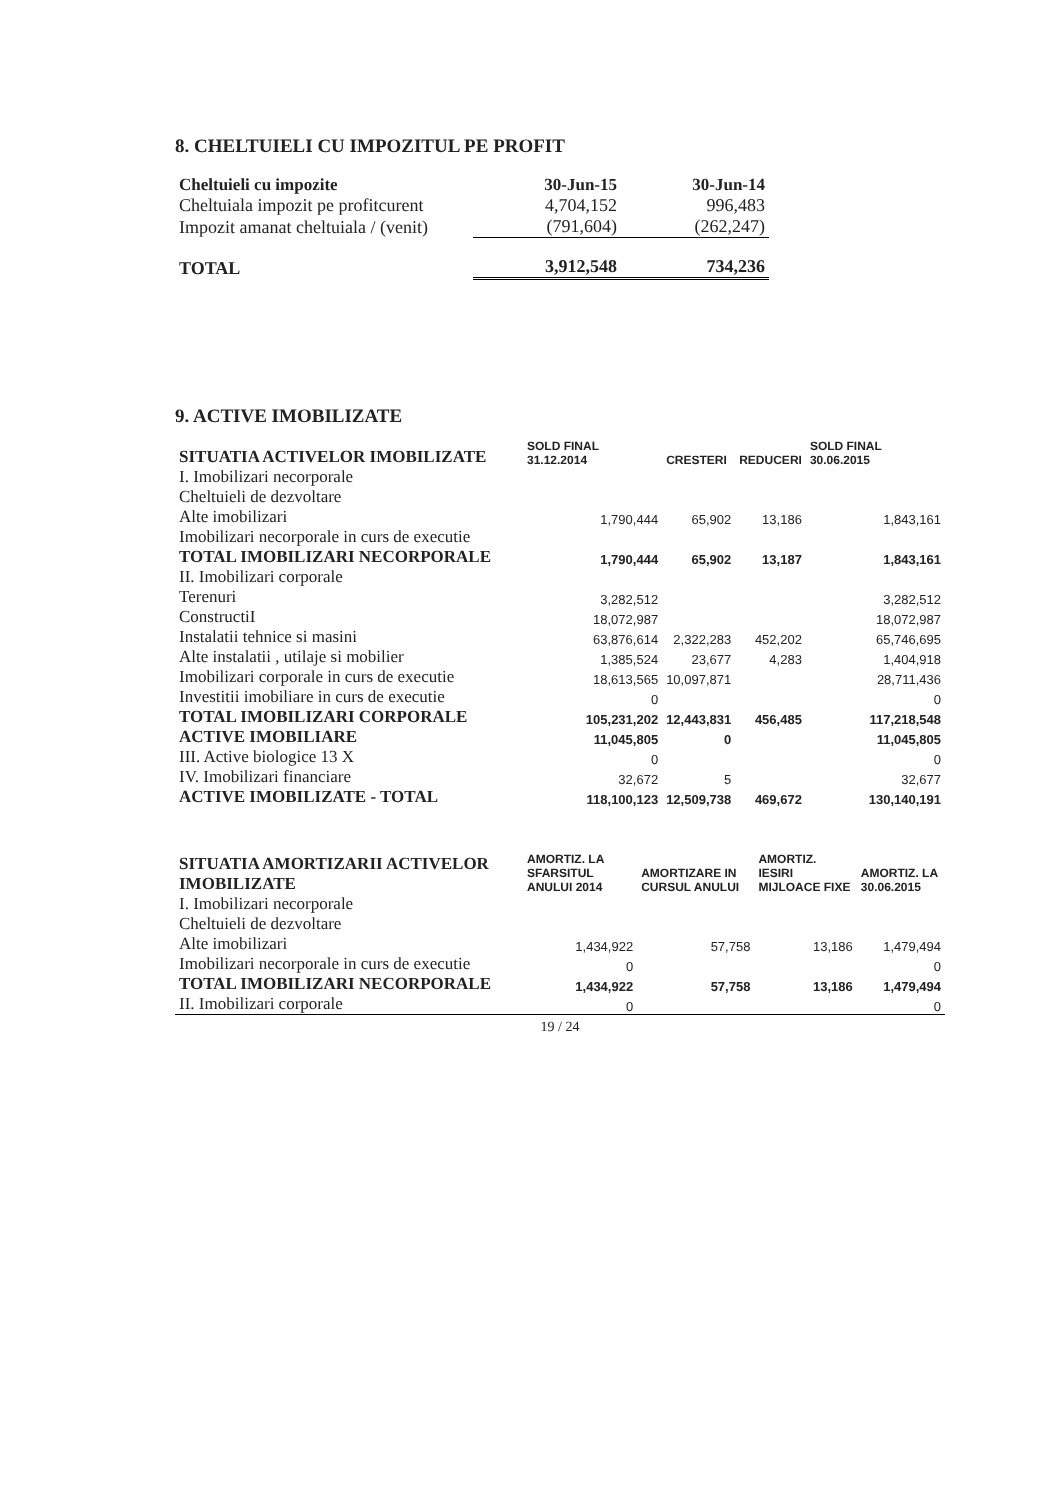8. CHELTUIELI CU IMPOZITUL PE PROFIT
| Cheltuieli cu impozite | 30-Jun-15 | 30-Jun-14 |
| --- | --- | --- |
| Cheltuiala impozit pe profitcurent | 4,704,152 | 996,483 |
| Impozit amanat cheltuiala / (venit) | (791,604) | (262,247) |
| TOTAL | 3,912,548 | 734,236 |
9. ACTIVE IMOBILIZATE
| SITUATIA ACTIVELOR IMOBILIZATE | SOLD FINAL 31.12.2014 | CRESTERI | REDUCERI | SOLD FINAL 30.06.2015 |
| --- | --- | --- | --- | --- |
| I. Imobilizari necorporale | | | | |
| Cheltuieli de dezvoltare | | | | |
| Alte imobilizari | 1,790,444 | 65,902 | 13,186 | 1,843,161 |
| Imobilizari necorporale in curs de executie | | | | |
| TOTAL IMOBILIZARI NECORPORALE | 1,790,444 | 65,902 | 13,187 | 1,843,161 |
| II. Imobilizari corporale | | | | |
| Terenuri | 3,282,512 | | | 3,282,512 |
| ConstructiI | 18,072,987 | | | 18,072,987 |
| Instalatii tehnice si masini | 63,876,614 | 2,322,283 | 452,202 | 65,746,695 |
| Alte instalatii , utilaje si mobilier | 1,385,524 | 23,677 | 4,283 | 1,404,918 |
| Imobilizari corporale in curs de executie | 18,613,565 | 10,097,871 | | 28,711,436 |
| Investitii imobiliare in curs de executie | 0 | | | 0 |
| TOTAL IMOBILIZARI CORPORALE | 105,231,202 | 12,443,831 | 456,485 | 117,218,548 |
| ACTIVE IMOBILIARE | 11,045,805 | 0 | | 11,045,805 |
| III. Active biologice 13 X | 0 | | | 0 |
| IV. Imobilizari financiare | 32,672 | 5 | | 32,677 |
| ACTIVE IMOBILIZATE - TOTAL | 118,100,123 | 12,509,738 | 469,672 | 130,140,191 |
| SITUATIA AMORTIZARII ACTIVELOR IMOBILIZATE | AMORTIZ. LA SFARSITUL ANULUI 2014 | AMORTIZARE IN CURSUL ANULUI | AMORTIZ. IESIRI MIJLOACE FIXE | AMORTIZ. LA 30.06.2015 |
| --- | --- | --- | --- | --- |
| I. Imobilizari necorporale | | | | |
| Cheltuieli de dezvoltare | | | | |
| Alte imobilizari | 1,434,922 | 57,758 | 13,186 | 1,479,494 |
| Imobilizari necorporale in curs de executie | 0 | | | 0 |
| TOTAL IMOBILIZARI NECORPORALE | 1,434,922 | 57,758 | 13,186 | 1,479,494 |
| II. Imobilizari corporale | 0 | | | 0 |
19 / 24